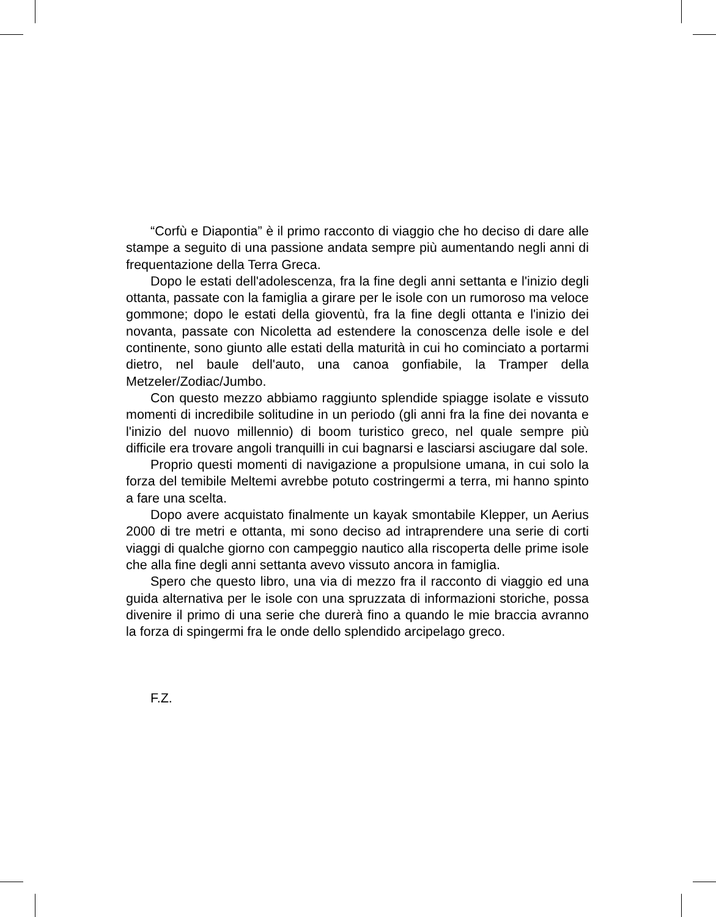“Corfù e Diapontia” è il primo racconto di viaggio che ho deciso di dare alle stampe a seguito di una passione andata sempre più aumentando negli anni di frequentazione della Terra Greca.
Dopo le estati dell'adolescenza, fra la fine degli anni settanta e l'inizio degli ottanta, passate con la famiglia a girare per le isole con un rumoroso ma veloce gommone; dopo le estati della gioventù, fra la fine degli ottanta e l'inizio dei novanta, passate con Nicoletta ad estendere la conoscenza delle isole e del continente, sono giunto alle estati della maturità in cui ho cominciato a portarmi dietro, nel baule dell'auto, una canoa gonfiabile, la Tramper della Metzeler/Zodiac/Jumbo.
Con questo mezzo abbiamo raggiunto splendide spiagge isolate e vissuto momenti di incredibile solitudine in un periodo (gli anni fra la fine dei novanta e l'inizio del nuovo millennio) di boom turistico greco, nel quale sempre più difficile era trovare angoli tranquilli in cui bagnarsi e lasciarsi asciugare dal sole.
Proprio questi momenti di navigazione a propulsione umana, in cui solo la forza del temibile Meltemi avrebbe potuto costringermi a terra, mi hanno spinto a fare una scelta.
Dopo avere acquistato finalmente un kayak smontabile Klepper, un Aerius 2000 di tre metri e ottanta, mi sono deciso ad intraprendere una serie di corti viaggi di qualche giorno con campeggio nautico alla riscoperta delle prime isole che alla fine degli anni settanta avevo vissuto ancora in famiglia.
Spero che questo libro, una via di mezzo fra il racconto di viaggio ed una guida alternativa per le isole con una spruzzata di informazioni storiche, possa divenire il primo di una serie che durerà fino a quando le mie braccia avranno la forza di spingermi fra le onde dello splendido arcipelago greco.
F.Z.